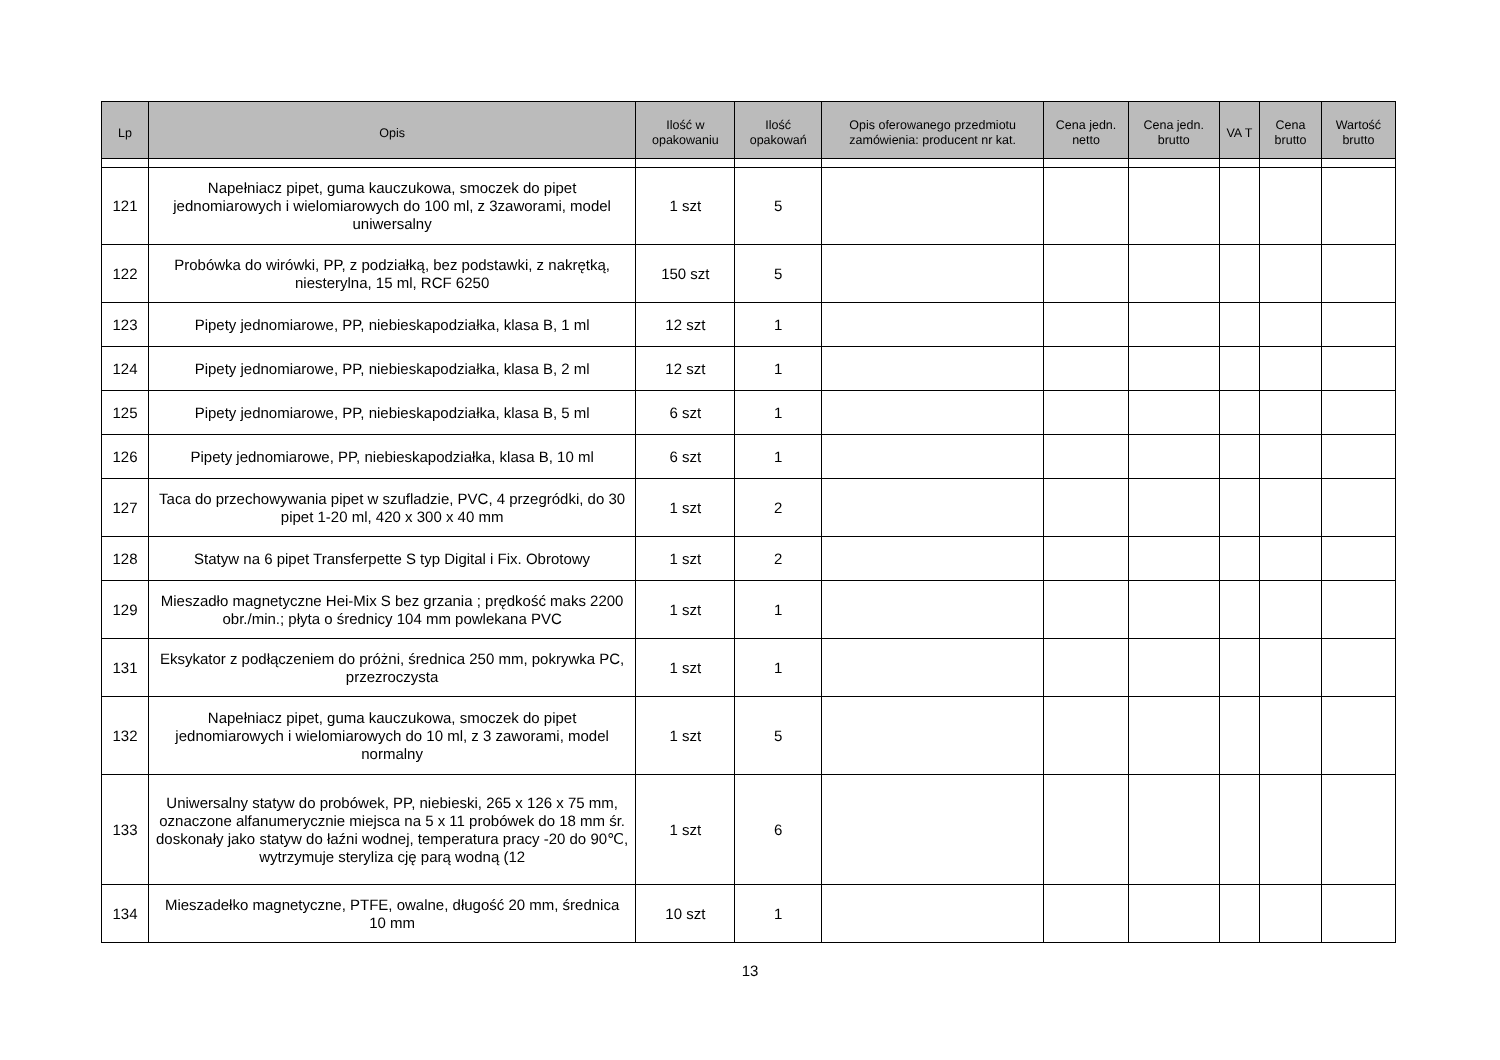| Lp | Opis | Ilość w opakowaniu | Ilość opakowań | Opis oferowanego przedmiotu zamówienia: producent nr kat. | Cena jedn. netto | Cena jedn. brutto | VA T | Cena brutto | Wartość brutto |
| --- | --- | --- | --- | --- | --- | --- | --- | --- | --- |
| 121 | Napełniacz pipet, guma kauczukowa, smoczek do pipet jednomiarowych i wielomiarowych do 100 ml, z 3zaworami, model uniwersalny | 1 szt | 5 | | | | | | |
| 122 | Probówka do wirówki, PP, z podziałką, bez podstawki, z nakrętką, niesterylna, 15 ml, RCF 6250 | 150 szt | 5 | | | | | | |
| 123 | Pipety jednomiarowe, PP, niebieskapodziałka, klasa B, 1 ml | 12 szt | 1 | | | | | | |
| 124 | Pipety jednomiarowe, PP, niebieskapodziałka, klasa B, 2 ml | 12 szt | 1 | | | | | | |
| 125 | Pipety jednomiarowe, PP, niebieskapodziałka, klasa B, 5 ml | 6 szt | 1 | | | | | | |
| 126 | Pipety jednomiarowe, PP, niebieskapodziałka, klasa B, 10 ml | 6 szt | 1 | | | | | | |
| 127 | Taca do przechowywania pipet w szufladzie, PVC, 4 przegródki, do 30 pipet 1-20 ml, 420 x 300 x 40 mm | 1 szt | 2 | | | | | | |
| 128 | Statyw na 6 pipet Transferpette S typ Digital i Fix. Obrotowy | 1 szt | 2 | | | | | | |
| 129 | Mieszadło magnetyczne Hei-Mix S bez grzania ; prędkość maks 2200 obr./min.; płyta o średnicy 104 mm powlekana PVC | 1 szt | 1 | | | | | | |
| 131 | Eksykator z podłączeniem do próżni, średnica 250 mm, pokrywka PC, przezroczysta | 1 szt | 1 | | | | | | |
| 132 | Napełniacz pipet, guma kauczukowa, smoczek do pipet jednomiarowych i wielomiarowych do 10 ml, z 3 zaworami, model normalny | 1 szt | 5 | | | | | | |
| 133 | Uniwersalny statyw do probówek, PP, niebieski, 265 x 126 x 75 mm, oznaczone alfanumerycznie miejsca na 5 x 11 probówek do 18 mm śr. doskonały jako statyw do łaźni wodnej, temperatura pracy -20 do 90℃, wytrzymuje steryliza cję parą wodną (12 | 1 szt | 6 | | | | | | |
| 134 | Mieszadełko magnetyczne, PTFE, owalne, długość 20 mm, średnica 10 mm | 10 szt | 1 | | | | | | |
13